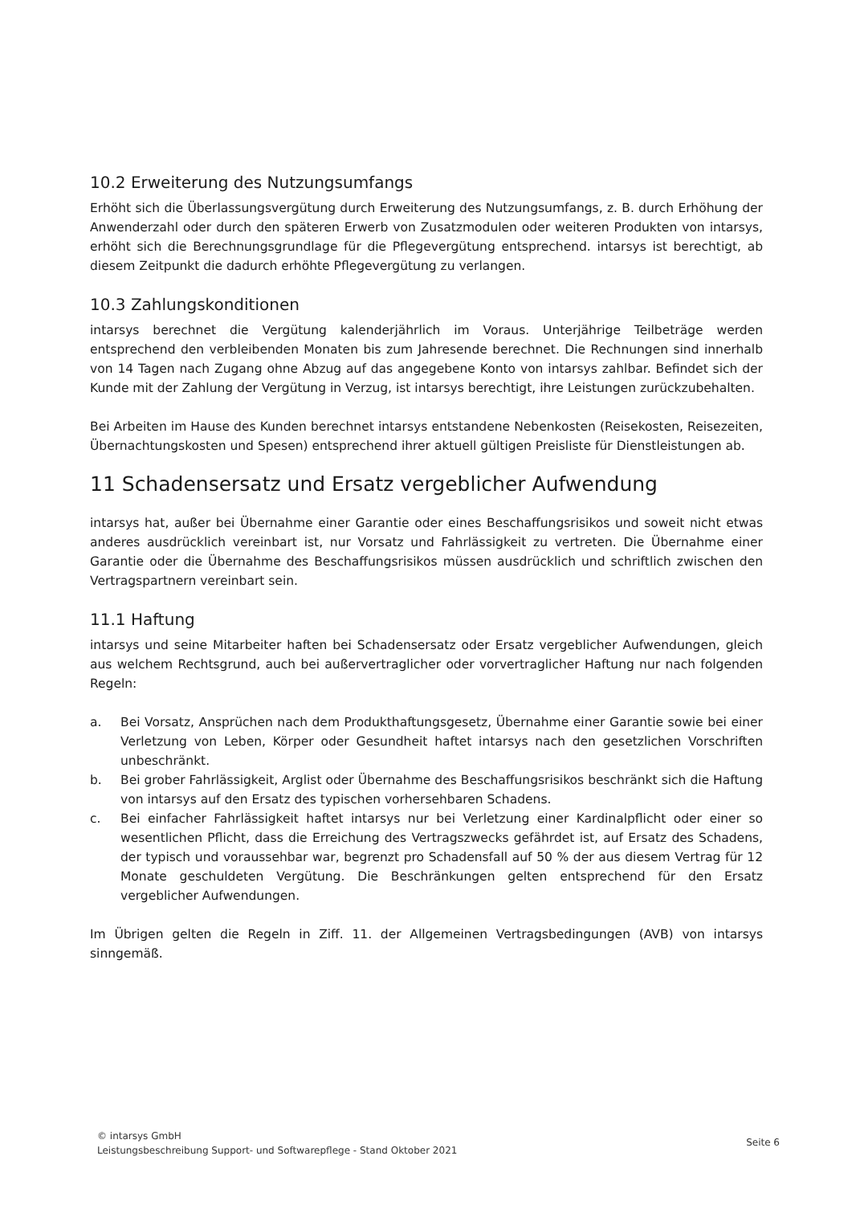10.2 Erweiterung des Nutzungsumfangs
Erhöht sich die Überlassungsvergütung durch Erweiterung des Nutzungsumfangs, z. B. durch Erhöhung der Anwenderzahl oder durch den späteren Erwerb von Zusatzmodulen oder weiteren Produkten von intarsys, erhöht sich die Berechnungsgrundlage für die Pflegevergütung entsprechend. intarsys ist berechtigt, ab diesem Zeitpunkt die dadurch erhöhte Pflegevergütung zu verlangen.
10.3 Zahlungskonditionen
intarsys berechnet die Vergütung kalenderjährlich im Voraus. Unterjährige Teilbeträge werden entsprechend den verbleibenden Monaten bis zum Jahresende berechnet. Die Rechnungen sind innerhalb von 14 Tagen nach Zugang ohne Abzug auf das angegebene Konto von intarsys zahlbar. Befindet sich der Kunde mit der Zahlung der Vergütung in Verzug, ist intarsys berechtigt, ihre Leistungen zurückzubehalten.
Bei Arbeiten im Hause des Kunden berechnet intarsys entstandene Nebenkosten (Reisekosten, Reisezeiten, Übernachtungskosten und Spesen) entsprechend ihrer aktuell gültigen Preisliste für Dienstleistungen ab.
11 Schadensersatz und Ersatz vergeblicher Aufwendung
intarsys hat, außer bei Übernahme einer Garantie oder eines Beschaffungsrisikos und soweit nicht etwas anderes ausdrücklich vereinbart ist, nur Vorsatz und Fahrlässigkeit zu vertreten. Die Übernahme einer Garantie oder die Übernahme des Beschaffungsrisikos müssen ausdrücklich und schriftlich zwischen den Vertragspartnern vereinbart sein.
11.1 Haftung
intarsys und seine Mitarbeiter haften bei Schadensersatz oder Ersatz vergeblicher Aufwendungen, gleich aus welchem Rechtsgrund, auch bei außervertraglicher oder vorvertraglicher Haftung nur nach folgenden Regeln:
a. Bei Vorsatz, Ansprüchen nach dem Produkthaftungsgesetz, Übernahme einer Garantie sowie bei einer Verletzung von Leben, Körper oder Gesundheit haftet intarsys nach den gesetzlichen Vorschriften unbeschränkt.
b. Bei grober Fahrlässigkeit, Arglist oder Übernahme des Beschaffungsrisikos beschränkt sich die Haftung von intarsys auf den Ersatz des typischen vorhersehbaren Schadens.
c. Bei einfacher Fahrlässigkeit haftet intarsys nur bei Verletzung einer Kardinalpflicht oder einer so wesentlichen Pflicht, dass die Erreichung des Vertragszwecks gefährdet ist, auf Ersatz des Schadens, der typisch und voraussehbar war, begrenzt pro Schadensfall auf 50 % der aus diesem Vertrag für 12 Monate geschuldeten Vergütung. Die Beschränkungen gelten entsprechend für den Ersatz vergeblicher Aufwendungen.
Im Übrigen gelten die Regeln in Ziff. 11. der Allgemeinen Vertragsbedingungen (AVB) von intarsys sinngemäß.
© intarsys GmbH
Leistungsbeschreibung Support- und Softwarepflege - Stand Oktober 2021
Seite 6